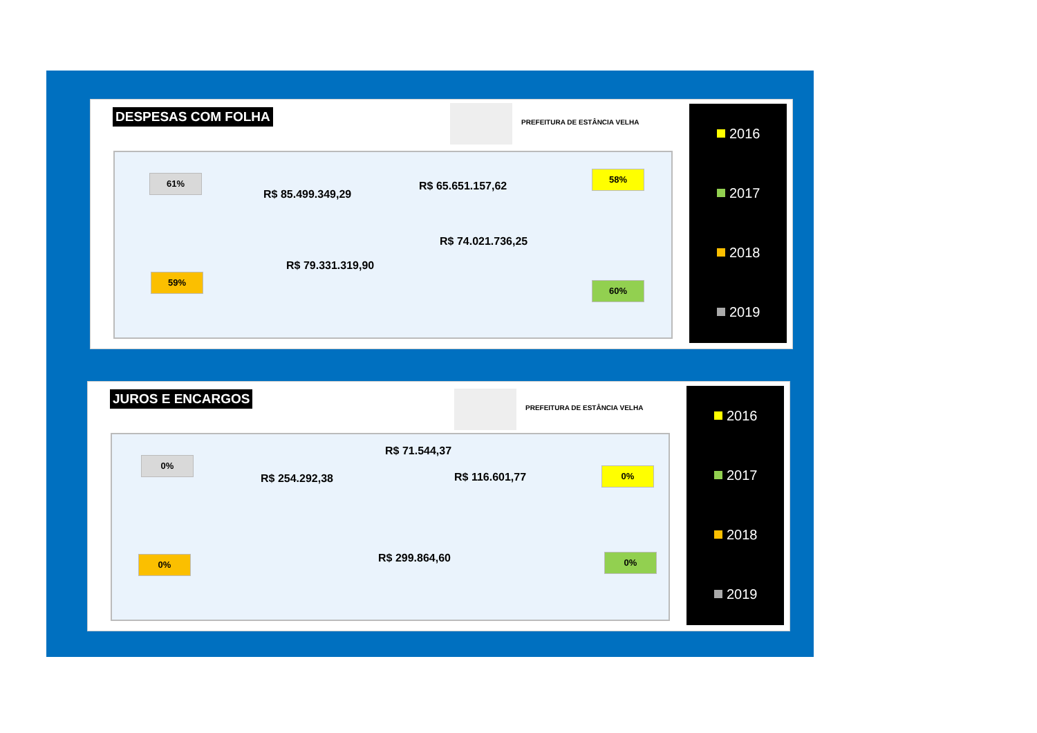DESPESAS COM FOLHA PREFEITURA DE ESTÂNCIA VELHA
61%
R$ 85.499.349,29
R$ 65.651.157,62
58%
R$ 74.021.736,25
R$ 79.331.319,90
59%
60%
2016
2017
2018
2019
JUROS E ENCARGOS
PREFEITURA DE ESTÂNCIA VELHA
0%
R$ 254.292,38
R$ 71.544,37
R$ 116.601,77
0%
R$ 299.864,60
0% 0%
2016
2017
2018
2019